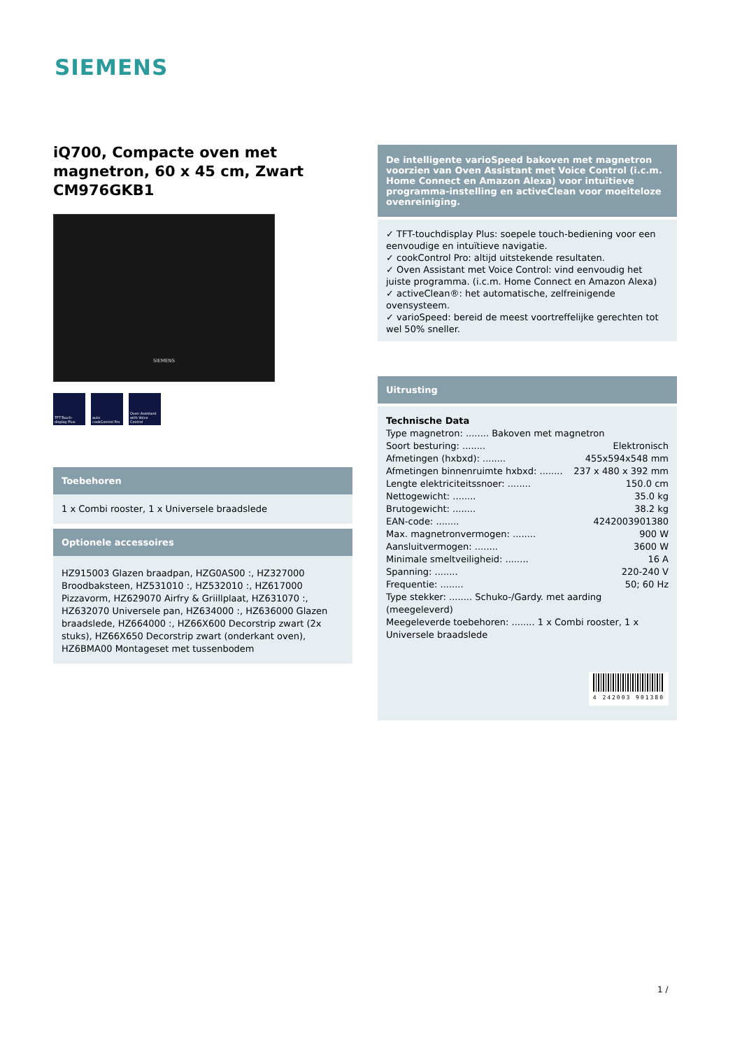SIEMENS
iQ700, Compacte oven met magnetron, 60 x 45 cm, Zwart CM976GKB1
SIEMENS
TFT-Touch-display Plus
auto cookControl Pro
Oven Assistant with Voice Control
Toebehoren
1 x Combi rooster, 1 x Universele braadslede
Optionele accessoires
HZ915003 Glazen braadpan, HZG0AS00 :, HZ327000 Broodbaksteen, HZ531010 :, HZ532010 :, HZ617000 Pizzavorm, HZ629070 Airfry & Griillplaat, HZ631070 :, HZ632070 Universele pan, HZ634000 :, HZ636000 Glazen braadslede, HZ664000 :, HZ66X600 Decorstrip zwart (2x stuks), HZ66X650 Decorstrip zwart (onderkant oven), HZ6BMA00 Montageset met tussenbodem
De intelligente varioSpeed bakoven met magnetron voorzien van Oven Assistant met Voice Control (i.c.m. Home Connect en Amazon Alexa) voor intuïtieve programma-instelling en activeClean voor moeiteloze ovenreiniging.
✓ TFT-touchdisplay Plus: soepele touch-bediening voor een eenvoudige en intuïtieve navigatie.
✓ cookControl Pro: altijd uitstekende resultaten.
✓ Oven Assistant met Voice Control: vind eenvoudig het juiste programma. (i.c.m. Home Connect en Amazon Alexa)
✓ activeClean®: het automatische, zelfreinigende ovensysteem.
✓ varioSpeed: bereid de meest voortreffelijke gerechten tot wel 50% sneller.
Uitrusting
Technische Data
Type magnetron: ........ Bakoven met magnetron
Soort besturing: ........ Elektronisch
Afmetingen (hxbxd): ........ 455x594x548 mm
Afmetingen binnenruimte hxbxd: ........ 237 x 480 x 392 mm
Lengte elektriciteitssnoer: ........ 150.0 cm
Nettogewicht: ........ 35.0 kg
Brutogewicht: ........ 38.2 kg
EAN-code: ........ 4242003901380
Max. magnetronvermogen: ........ 900 W
Aansluitvermogen: ........ 3600 W
Minimale smeltveiligheid: ........ 16 A
Spanning: ........ 220-240 V
Frequentie: ........ 50; 60 Hz
Type stekker: ........ Schuko-/Gardy. met aarding (meegeleverd)
Meegeleverde toebehoren: ........ 1 x Combi rooster, 1 x Universele braadslede
4 242003 901380
1 /